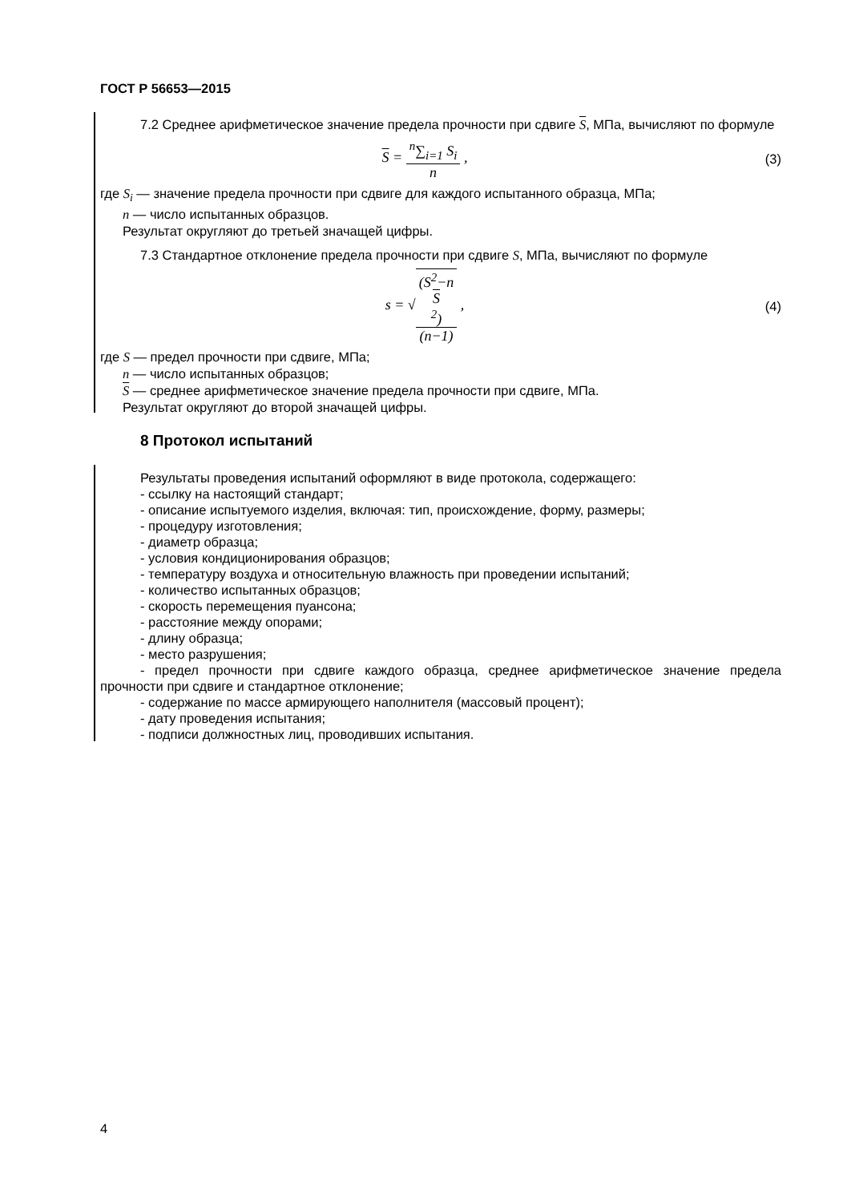ГОСТ Р 56653—2015
7.2 Среднее арифметическое значение предела прочности при сдвиге S, МПа, вычисляют по формуле
S = <sup>n</sup>∑<sub>i=1</sub> S<sub>i</sub> n , (3)
где S<sub>i</sub> — значение предела прочности при сдвиге для каждого испытанного образца, МПа;
n — число испытанных образцов.
Результат округляют до третьей значащей цифры.
7.3 Стандартное отклонение предела прочности при сдвиге S, МПа, вычисляют по формуле
s = √(S<sup>2</sup>−n
S
<sup>2</sup>) (n−1) ,
(4)
где S — предел прочности при сдвиге, МПа;
n — число испытанных образцов;
S — среднее арифметическое значение предела прочности при сдвиге, МПа.
Результат округляют до второй значащей цифры.
8 Протокол испытаний
Результаты проведения испытаний оформляют в виде протокола, содержащего:
- ссылку на настоящий стандарт;
- описание испытуемого изделия, включая: тип, происхождение, форму, размеры;
- процедуру изготовления;
- диаметр образца;
- условия кондиционирования образцов;
- температуру воздуха и относительную влажность при проведении испытаний;
- количество испытанных образцов;
- скорость перемещения пуансона;
- расстояние между опорами;
- длину образца;
- место разрушения;
- предел прочности при сдвиге каждого образца, среднее арифметическое значение предела прочности при сдвиге и стандартное отклонение;
- содержание по массе армирующего наполнителя (массовый процент);
- дату проведения испытания;
- подписи должностных лиц, проводивших испытания.
4